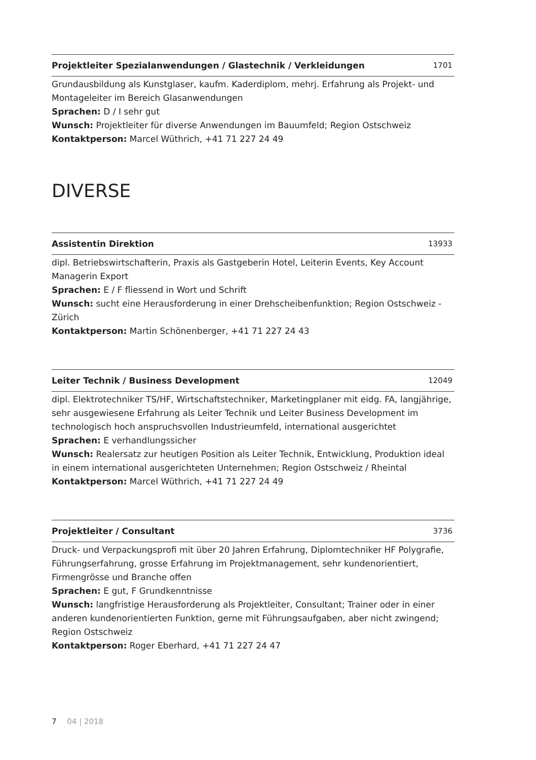Projektleiter Spezialanwendungen / Glastechnik / Verkleidungen 1701
Grundausbildung als Kunstglaser, kaufm. Kaderdiplom, mehrj. Erfahrung als Projekt- und Montageleiter im Bereich Glasanwendungen
Sprachen: D / I sehr gut
Wunsch: Projektleiter für diverse Anwendungen im Bauumfeld; Region Ostschweiz
Kontaktperson: Marcel Wüthrich, +41 71 227 24 49
DIVERSE
Assistentin Direktion 13933
dipl. Betriebswirtschafterin, Praxis als Gastgeberin Hotel, Leiterin Events, Key Account Managerin Export
Sprachen: E / F fliessend in Wort und Schrift
Wunsch: sucht eine Herausforderung in einer Drehscheibenfunktion; Region Ostschweiz - Zürich
Kontaktperson: Martin Schönenberger, +41 71 227 24 43
Leiter Technik / Business Development 12049
dipl. Elektrotechniker TS/HF, Wirtschaftstechniker, Marketingplaner mit eidg. FA, langjährige, sehr ausgewiesene Erfahrung als Leiter Technik und Leiter Business Development im technologisch hoch anspruchsvollen Industrieumfeld, international ausgerichtet
Sprachen: E verhandlungssicher
Wunsch: Realersatz zur heutigen Position als Leiter Technik, Entwicklung, Produktion ideal in einem international ausgerichteten Unternehmen; Region Ostschweiz / Rheintal
Kontaktperson: Marcel Wüthrich, +41 71 227 24 49
Projektleiter / Consultant 3736
Druck- und Verpackungsprofi mit über 20 Jahren Erfahrung, Diplomtechniker HF Polygrafie, Führungserfahrung, grosse Erfahrung im Projektmanagement, sehr kundenorientiert, Firmengrösse und Branche offen
Sprachen: E gut, F Grundkenntnisse
Wunsch: langfristige Herausforderung als Projektleiter, Consultant; Trainer oder in einer anderen kundenorientierten Funktion, gerne mit Führungsaufgaben, aber nicht zwingend; Region Ostschweiz
Kontaktperson: Roger Eberhard, +41 71 227 24 47
7 04 | 2018